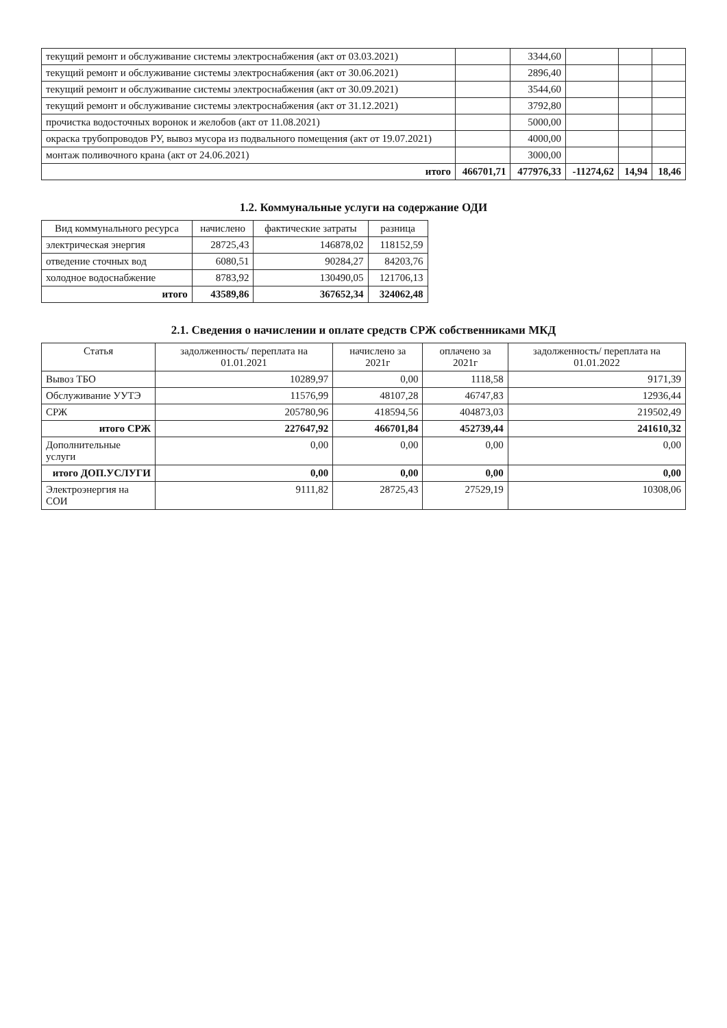| текущий ремонт и обслуживание системы электроснабжения (акт от 03.03.2021) | | 3344,60 | | | |
| текущий ремонт и обслуживание системы электроснабжения (акт от 30.06.2021) | | 2896,40 | | | |
| текущий ремонт и обслуживание системы электроснабжения (акт от 30.09.2021) | | 3544,60 | | | |
| текущий ремонт и обслуживание системы электроснабжения (акт от 31.12.2021) | | 3792,80 | | | |
| прочистка водосточных воронок и желобов (акт от 11.08.2021) | | 5000,00 | | | |
| окраска трубопроводов РУ, вывоз мусора из подвального помещения (акт от 19.07.2021) | | 4000,00 | | | |
| монтаж поливочного крана (акт от 24.06.2021) | | 3000,00 | | | |
| итого | 466701,71 | 477976,33 | -11274,62 | 14,94 | 18,46 |
1.2. Коммунальные услуги на содержание ОДИ
| Вид коммунального ресурса | начислено | фактические затраты | разница |
| --- | --- | --- | --- |
| электрическая энергия | 28725,43 | 146878,02 | 118152,59 |
| отведение сточных вод | 6080,51 | 90284,27 | 84203,76 |
| холодное водоснабжение | 8783,92 | 130490,05 | 121706,13 |
| итого | 43589,86 | 367652,34 | 324062,48 |
2.1. Сведения о начислении и оплате средств СРЖ собственниками МКД
| Статья | задолженность/ переплата на 01.01.2021 | начислено за 2021г | оплачено за 2021г | задолженность/ переплата на 01.01.2022 |
| --- | --- | --- | --- | --- |
| Вывоз ТБО | 10289,97 | 0,00 | 1118,58 | 9171,39 |
| Обслуживание УУТЭ | 11576,99 | 48107,28 | 46747,83 | 12936,44 |
| СРЖ | 205780,96 | 418594,56 | 404873,03 | 219502,49 |
| итого СРЖ | 227647,92 | 466701,84 | 452739,44 | 241610,32 |
| Дополнительные услуги | 0,00 | 0,00 | 0,00 | 0,00 |
| итого ДОП.УСЛУГИ | 0,00 | 0,00 | 0,00 | 0,00 |
| Электроэнергия на СОИ | 9111,82 | 28725,43 | 27529,19 | 10308,06 |